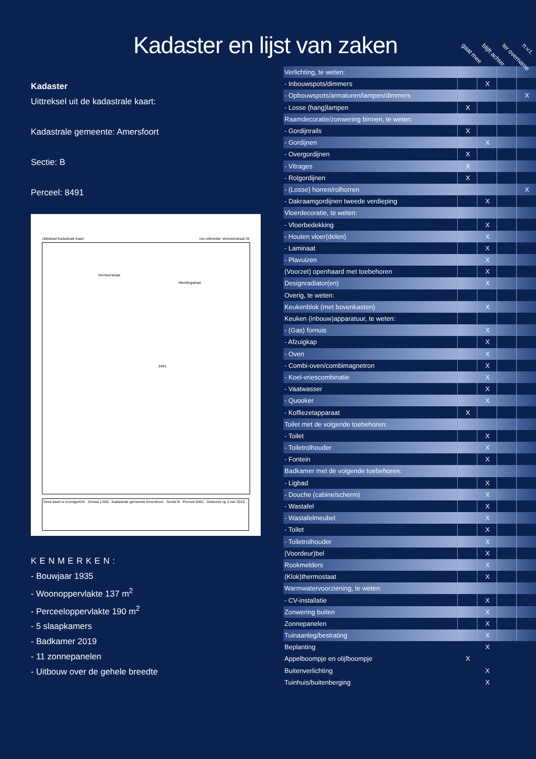Kadaster en lijst van zaken
Kadaster
Uittreksel uit de kadastrale kaart:
Kadastrale gemeente: Amersfoort
Sectie: B
Perceel: 8491
Uittreksel Kadastrale Kaart
Uw referentie: Vermeerstraat 34
Vermeerstraat
Memlingstraat
8491
Deze kaart is noordgericht · Schaal 1:500 · Kadastrale gemeente Amersfoort · Sectie B · Perceel 8491 · Geleverd op 3 mei 2019
KENMERKEN:
- Bouwjaar 1935
- Woonoppervlakte 137 m<sup>2</sup>
- Perceeloppervlakte 190 m<sup>2</sup>
- 5 slaapkamers
- Badkamer 2019
- 11 zonnepanelen
- Uitbouw over de gehele breedte
gaat mee blijft achter ter overname n.v.t.
| Verlichting, te weten: | | | | |
| - Inbouwspots/dimmers | | X | | |
| - Opbouwspots/armaturen/lampen/dimmers | | | | X |
| - Losse (hang)lampen | X | | | |
| Raamdecoratie/zonwering binnen, te weten: | | | | |
| - Gordijnrails | X | | | |
| - Gordijnen | | X | | |
| - Overgordijnen | X | | | |
| - Vitrages | X | | | |
| - Rolgordijnen | X | | | |
| - (Losse) horren/rolhorren | | | | X |
| - Dakraamgordijnen tweede verdieping | | X | | |
| Vloerdecoratie, te weten: | | | | |
| - Vloerbedekking | | X | | |
| - Houten vloer(delen) | | X | | |
| - Laminaat | | X | | |
| - Plavuizen | | X | | |
| (Voorzet) openhaard met toebehoren | | X | | |
| Designradiator(en) | | X | | |
| Overig, te weten: | | | | |
| Keukenblok (met bovenkasten) | | X | | |
| Keuken (inbouw)apparatuur, te weten: | | | | |
| - (Gas) fornuis | | X | | |
| - Afzuigkap | | X | | |
| - Oven | | X | | |
| - Combi-oven/combimagnetron | | X | | |
| - Koel-vriescombinatie | | X | | |
| - Vaatwasser | | X | | |
| - Quooker | | X | | |
| - Koffiezetapparaat | X | | | |
| Toilet met de volgende toebehoren: | | | | |
| - Toilet | | X | | |
| - Toiletrolhouder | | X | | |
| - Fontein | | X | | |
| Badkamer met de volgende toebehoren: | | | | |
| - Ligbad | | X | | |
| - Douche (cabine/scherm) | | X | | |
| - Wastafel | | X | | |
| - Wastafelmeubel | | X | | |
| - Toilet | | X | | |
| - Toiletrolhouder | | X | | |
| (Voordeur)bel | | X | | |
| Rookmelders | | X | | |
| (Klok)thermostaat | | X | | |
| Warmwatervoorziening, te weten: | | | | |
| - CV-installatie | | X | | |
| Zonwering buiten | | X | | |
| Zonnepanelen | | X | | |
| Tuinaanleg/bestrating | | X | | |
| Beplanting | | X | | |
| Appelboompje en olijfboompje | X | | | |
| Buitenverlichting | | X | | |
| Tuinhuis/buitenberging | | X | | |